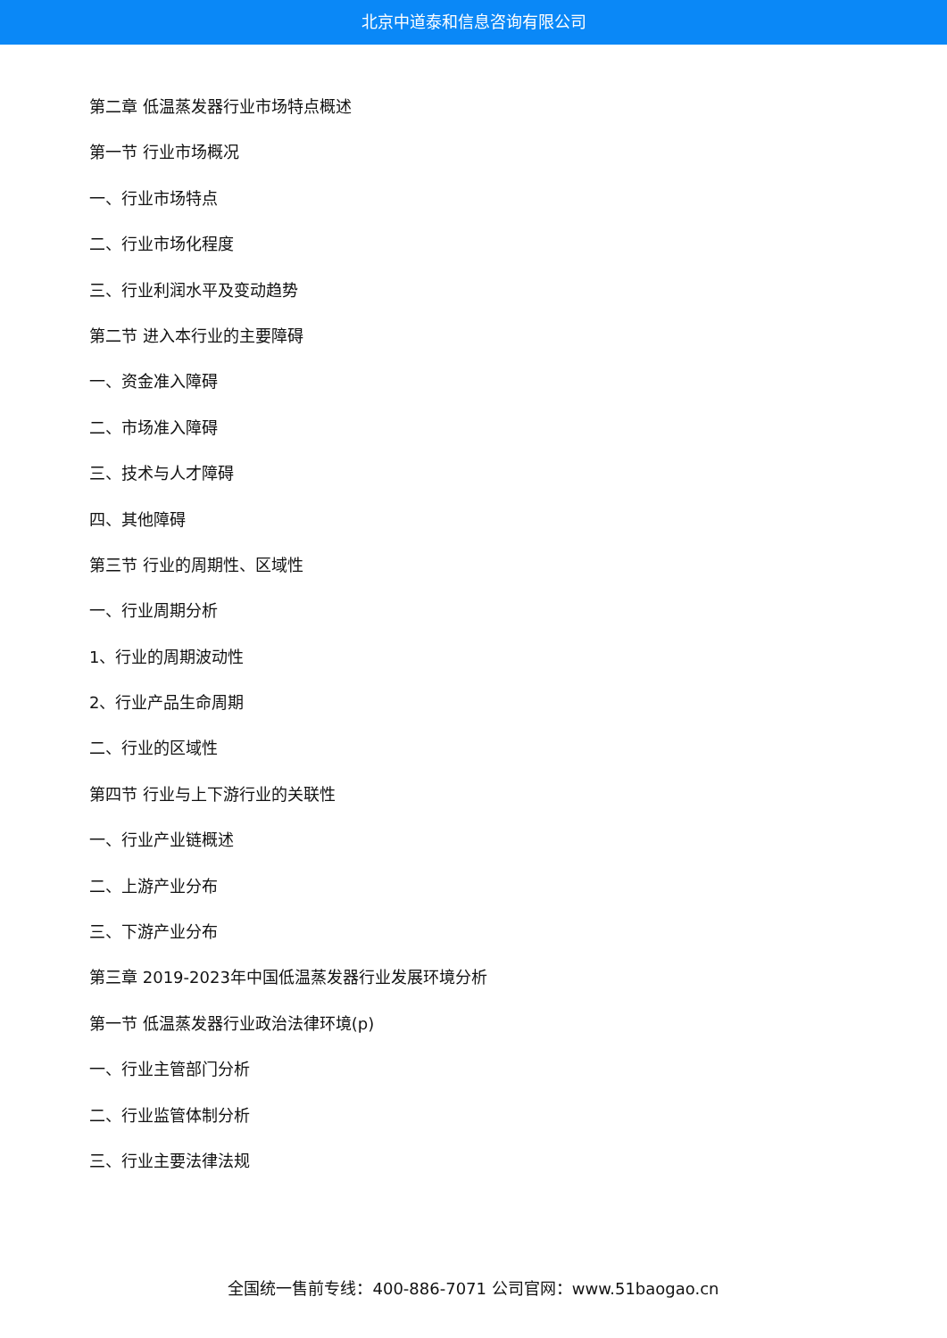北京中道泰和信息咨询有限公司
第二章 低温蒸发器行业市场特点概述
第一节 行业市场概况
一、行业市场特点
二、行业市场化程度
三、行业利润水平及变动趋势
第二节 进入本行业的主要障碍
一、资金准入障碍
二、市场准入障碍
三、技术与人才障碍
四、其他障碍
第三节 行业的周期性、区域性
一、行业周期分析
1、行业的周期波动性
2、行业产品生命周期
二、行业的区域性
第四节 行业与上下游行业的关联性
一、行业产业链概述
二、上游产业分布
三、下游产业分布
第三章 2019-2023年中国低温蒸发器行业发展环境分析
第一节 低温蒸发器行业政治法律环境(p)
一、行业主管部门分析
二、行业监管体制分析
三、行业主要法律法规
全国统一售前专线：400-886-7071 公司官网：www.51baogao.cn